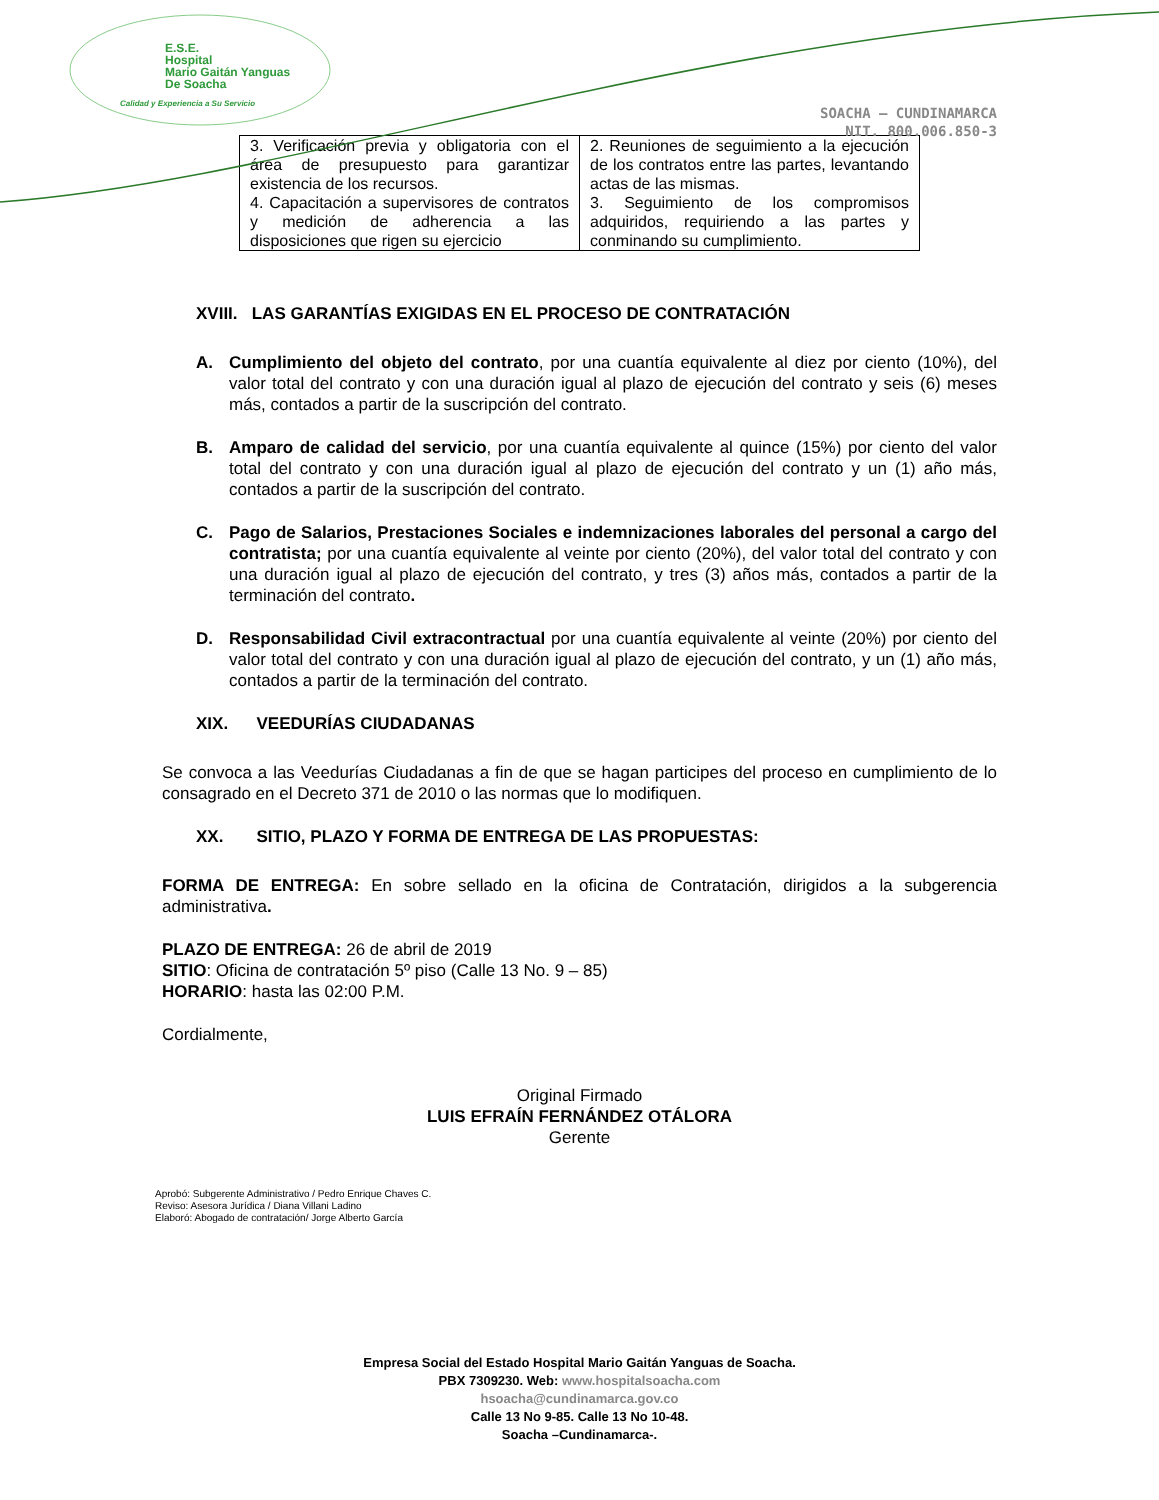E.S.E.
Hospital
Mario Gaitán Yanguas
De Soacha
Calidad y Experiencia a Su Servicio
SOACHA – CUNDINAMARCA
NIT. 800.006.850-3
| 3. Verificación previa y obligatoria con el área de presupuesto para garantizar existencia de los recursos. 4. Capacitación a supervisores de contratos y medición de adherencia a las disposiciones que rigen su ejercicio | 2. Reuniones de seguimiento a la ejecución de los contratos entre las partes, levantando actas de las mismas. 3. Seguimiento de los compromisos adquiridos, requiriendo a las partes y conminando su cumplimiento. |
XVIII. LAS GARANTÍAS EXIGIDAS EN EL PROCESO DE CONTRATACIÓN
A. Cumplimiento del objeto del contrato, por una cuantía equivalente al diez por ciento (10%), del valor total del contrato y con una duración igual al plazo de ejecución del contrato y seis (6) meses más, contados a partir de la suscripción del contrato.
B. Amparo de calidad del servicio, por una cuantía equivalente al quince (15%) por ciento del valor total del contrato y con una duración igual al plazo de ejecución del contrato y un (1) año más, contados a partir de la suscripción del contrato.
C. Pago de Salarios, Prestaciones Sociales e indemnizaciones laborales del personal a cargo del contratista; por una cuantía equivalente al veinte por ciento (20%), del valor total del contrato y con una duración igual al plazo de ejecución del contrato, y tres (3) años más, contados a partir de la terminación del contrato.
D. Responsabilidad Civil extracontractual por una cuantía equivalente al veinte (20%) por ciento del valor total del contrato y con una duración igual al plazo de ejecución del contrato, y un (1) año más, contados a partir de la terminación del contrato.
XIX. VEEDURÍAS CIUDADANAS
Se convoca a las Veedurías Ciudadanas a fin de que se hagan participes del proceso en cumplimiento de lo consagrado en el Decreto 371 de 2010 o las normas que lo modifiquen.
XX. SITIO, PLAZO Y FORMA DE ENTREGA DE LAS PROPUESTAS:
FORMA DE ENTREGA: En sobre sellado en la oficina de Contratación, dirigidos a la subgerencia administrativa.
PLAZO DE ENTREGA: 26 de abril de 2019
SITIO: Oficina de contratación 5º piso (Calle 13 No. 9 – 85)
HORARIO: hasta las 02:00 P.M.
Cordialmente,
Original Firmado
LUIS EFRAÍN FERNÁNDEZ OTÁLORA
Gerente
Aprobó: Subgerente Administrativo / Pedro Enrique Chaves C.
Reviso: Asesora Jurídica / Diana Villani Ladino
Elaboró: Abogado de contratación/ Jorge Alberto García
Empresa Social del Estado Hospital Mario Gaitán Yanguas de Soacha.
PBX 7309230. Web: www.hospitalsoacha.com
hsoacha@cundinamarca.gov.co
Calle 13 No 9-85. Calle 13 No 10-48.
Soacha –Cundinamarca-.